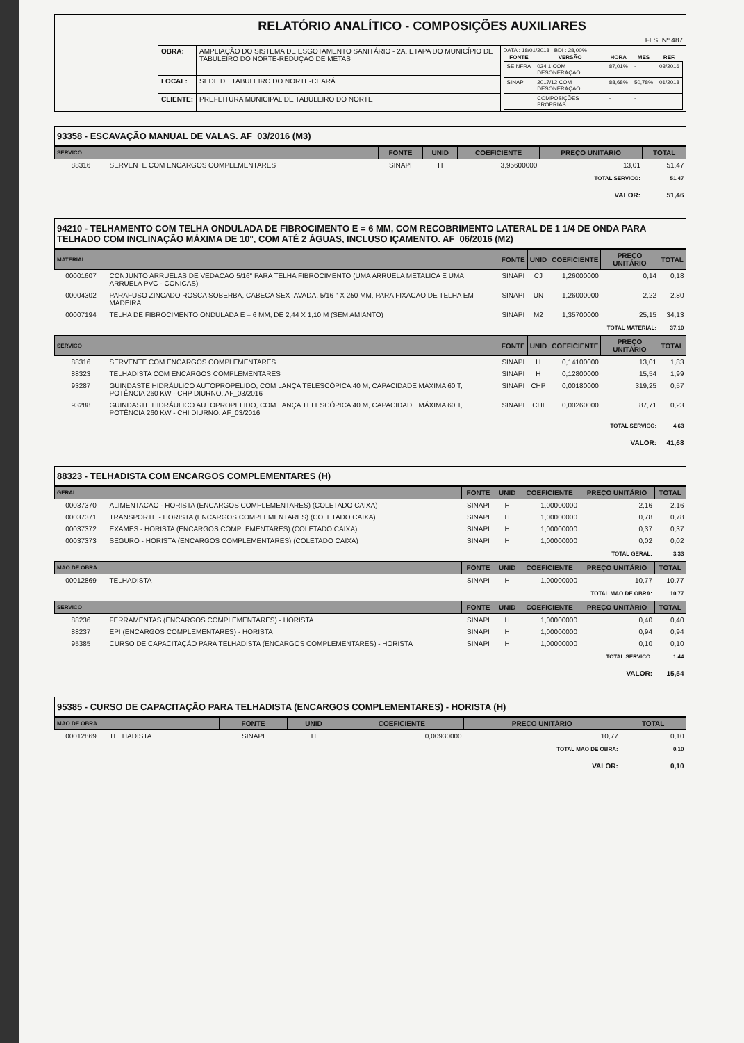| | RELATÓRIO ANALÍTICO - COMPOSIÇÕES AUXILIARES FLS. Nº 487 | | |
| | OBRA: | AMPLIAÇÃO DO SISTEMA DE ESGOTAMENTO SANITÁRIO - 2A. ETAPA DO MUNICÍPIO DE TABULEIRO DO NORTE-REDUÇAO DE METAS | DATA : 18/01/2018 BDI : 28,00% / FONTE / VERSÃO / HORA / MES / REF. / / --- / --- / --- / --- / --- / / SEINFRA / 024.1 COM DESONERAÇÃO / 87,01% / - / 03/2016 / / SINAPI / 2017/12 COM DESONERAÇÃO / 88,68% / 50,78% / 01/2018 / / / COMPOSIÇÕES PRÓPRIAS / - / - / / |
| | LOCAL: | SEDE DE TABULEIRO DO NORTE-CEARÁ | |
| | CLIENTE: | PREFEITURA MUNICIPAL DE TABULEIRO DO NORTE | |
93358 - ESCAVAÇÃO MANUAL DE VALAS. AF_03/2016 (M3)
| SERVICO | | FONTE | UNID | COEFICIENTE | PREÇO UNITÁRIO | TOTAL |
| --- | --- | --- | --- | --- | --- | --- |
| 88316 | SERVENTE COM ENCARGOS COMPLEMENTARES | SINAPI | H | 3,95600000 | 13,01 | 51,47 |
| TOTAL SERVICO: | | | | | | 51,47 |
| VALOR: | | | | | | 51,46 |
94210 - TELHAMENTO COM TELHA ONDULADA DE FIBROCIMENTO E = 6 MM, COM RECOBRIMENTO LATERAL DE 1 1/4 DE ONDA PARA TELHADO COM INCLINAÇÃO MÁXIMA DE 10°, COM ATÉ 2 ÁGUAS, INCLUSO IÇAMENTO. AF_06/2016 (M2)
| MATERIAL | | FONTE | UNID | COEFICIENTE | PREÇO UNITÁRIO | TOTAL |
| --- | --- | --- | --- | --- | --- | --- |
| 00001607 | CONJUNTO ARRUELAS DE VEDACAO 5/16" PARA TELHA FIBROCIMENTO (UMA ARRUELA METALICA E UMA ARRUELA PVC - CONICAS) | SINAPI | CJ | 1,26000000 | 0,14 | 0,18 |
| 00004302 | PARAFUSO ZINCADO ROSCA SOBERBA, CABECA SEXTAVADA, 5/16 " X 250 MM, PARA FIXACAO DE TELHA EM MADEIRA | SINAPI | UN | 1,26000000 | 2,22 | 2,80 |
| 00007194 | TELHA DE FIBROCIMENTO ONDULADA E = 6 MM, DE 2,44 X 1,10 M (SEM AMIANTO) | SINAPI | M2 | 1,35700000 | 25,15 | 34,13 |
| TOTAL MATERIAL: | | | | | | 37,10 |
| SERVICO | | FONTE | UNID | COEFICIENTE | PREÇO UNITÁRIO | TOTAL |
| 88316 | SERVENTE COM ENCARGOS COMPLEMENTARES | SINAPI | H | 0,14100000 | 13,01 | 1,83 |
| 88323 | TELHADISTA COM ENCARGOS COMPLEMENTARES | SINAPI | H | 0,12800000 | 15,54 | 1,99 |
| 93287 | GUINDASTE HIDRÁULICO AUTOPROPELIDO, COM LANÇA TELESCÓPICA 40 M, CAPACIDADE MÁXIMA 60 T, POTÊNCIA 260 KW - CHP DIURNO. AF_03/2016 | SINAPI | CHP | 0,00180000 | 319,25 | 0,57 |
| 93288 | GUINDASTE HIDRÁULICO AUTOPROPELIDO, COM LANÇA TELESCÓPICA 40 M, CAPACIDADE MÁXIMA 60 T, POTÊNCIA 260 KW - CHI DIURNO. AF_03/2016 | SINAPI | CHI | 0,00260000 | 87,71 | 0,23 |
| TOTAL SERVICO: | | | | | | 4,63 |
| VALOR: | | | | | | 41,68 |
88323 - TELHADISTA COM ENCARGOS COMPLEMENTARES (H)
| GERAL | | FONTE | UNID | COEFICIENTE | PREÇO UNITÁRIO | TOTAL |
| --- | --- | --- | --- | --- | --- | --- |
| 00037370 | ALIMENTACAO - HORISTA (ENCARGOS COMPLEMENTARES) (COLETADO CAIXA) | SINAPI | H | 1,00000000 | 2,16 | 2,16 |
| 00037371 | TRANSPORTE - HORISTA (ENCARGOS COMPLEMENTARES) (COLETADO CAIXA) | SINAPI | H | 1,00000000 | 0,78 | 0,78 |
| 00037372 | EXAMES - HORISTA (ENCARGOS COMPLEMENTARES) (COLETADO CAIXA) | SINAPI | H | 1,00000000 | 0,37 | 0,37 |
| 00037373 | SEGURO - HORISTA (ENCARGOS COMPLEMENTARES) (COLETADO CAIXA) | SINAPI | H | 1,00000000 | 0,02 | 0,02 |
| TOTAL GERAL: | | | | | | 3,33 |
| MAO DE OBRA | | FONTE | UNID | COEFICIENTE | PREÇO UNITÁRIO | TOTAL |
| 00012869 | TELHADISTA | SINAPI | H | 1,00000000 | 10,77 | 10,77 |
| TOTAL MAO DE OBRA: | | | | | | 10,77 |
| SERVICO | | FONTE | UNID | COEFICIENTE | PREÇO UNITÁRIO | TOTAL |
| 88236 | FERRAMENTAS (ENCARGOS COMPLEMENTARES) - HORISTA | SINAPI | H | 1,00000000 | 0,40 | 0,40 |
| 88237 | EPI (ENCARGOS COMPLEMENTARES) - HORISTA | SINAPI | H | 1,00000000 | 0,94 | 0,94 |
| 95385 | CURSO DE CAPACITAÇÃO PARA TELHADISTA (ENCARGOS COMPLEMENTARES) - HORISTA | SINAPI | H | 1,00000000 | 0,10 | 0,10 |
| TOTAL SERVICO: | | | | | | 1,44 |
| VALOR: | | | | | | 15,54 |
95385 - CURSO DE CAPACITAÇÃO PARA TELHADISTA (ENCARGOS COMPLEMENTARES) - HORISTA (H)
| MAO DE OBRA | | FONTE | UNID | COEFICIENTE | PREÇO UNITÁRIO | TOTAL |
| --- | --- | --- | --- | --- | --- | --- |
| 00012869 | TELHADISTA | SINAPI | H | 0,00930000 | 10,77 | 0,10 |
| TOTAL MAO DE OBRA: | | | | | | 0,10 |
| VALOR: | | | | | | 0,10 |